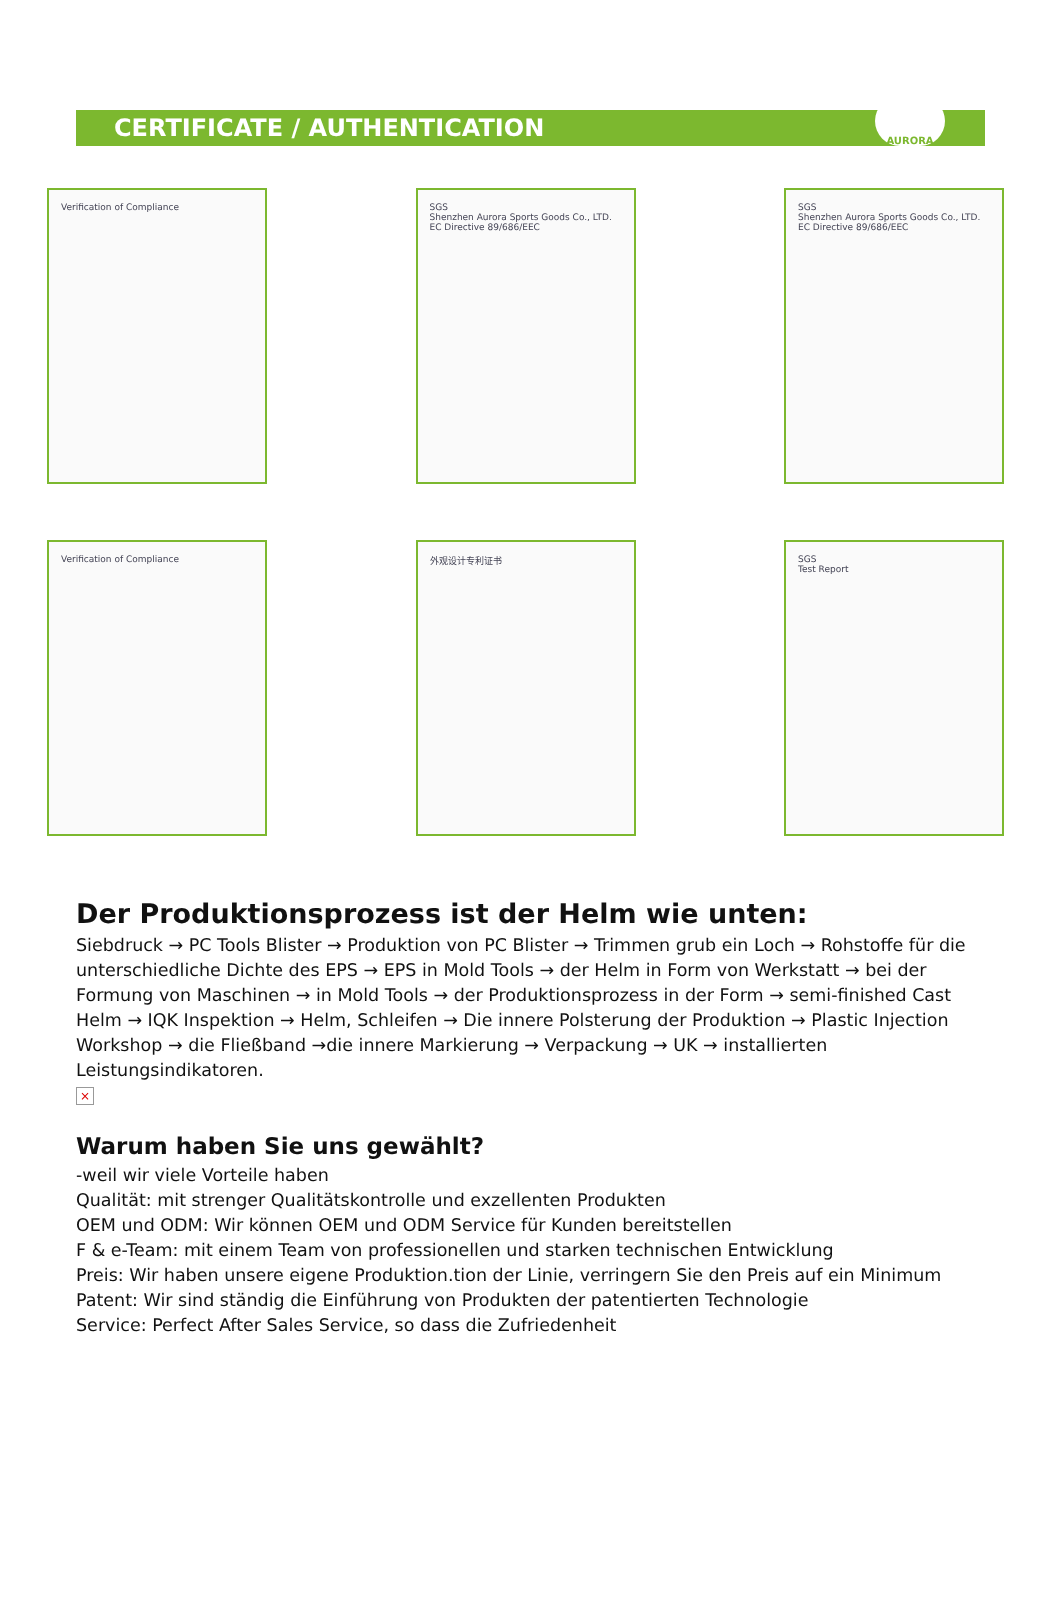CERTIFICATE / AUTHENTICATION
AURORA
Verification of Compliance
SGS
Shenzhen Aurora Sports Goods Co., LTD.
EC Directive 89/686/EEC
SGS
Shenzhen Aurora Sports Goods Co., LTD.
EC Directive 89/686/EEC
Verification of Compliance
外观设计专利证书
SGS
Test Report
Der Produktionsprozess ist der Helm wie unten:
Siebdruck → PC Tools Blister → Produktion von PC Blister → Trimmen grub ein Loch → Rohstoffe für die unterschiedliche Dichte des EPS → EPS in Mold Tools → der Helm in Form von Werkstatt → bei der Formung von Maschinen → in Mold Tools → der Produktionsprozess in der Form → semi-finished Cast Helm → IQK Inspektion → Helm, Schleifen → Die innere Polsterung der Produktion → Plastic Injection Workshop → die Fließband →die innere Markierung → Verpackung → UK → installierten Leistungsindikatoren.
×
Warum haben Sie uns gewählt?
-weil wir viele Vorteile haben
Qualität: mit strenger Qualitätskontrolle und exzellenten Produkten
OEM und ODM: Wir können OEM und ODM Service für Kunden bereitstellen
F & e-Team: mit einem Team von professionellen und starken technischen Entwicklung
Preis: Wir haben unsere eigene Produktion.tion der Linie, verringern Sie den Preis auf ein Minimum
Patent: Wir sind ständig die Einführung von Produkten der patentierten Technologie
Service: Perfect After Sales Service, so dass die Zufriedenheit